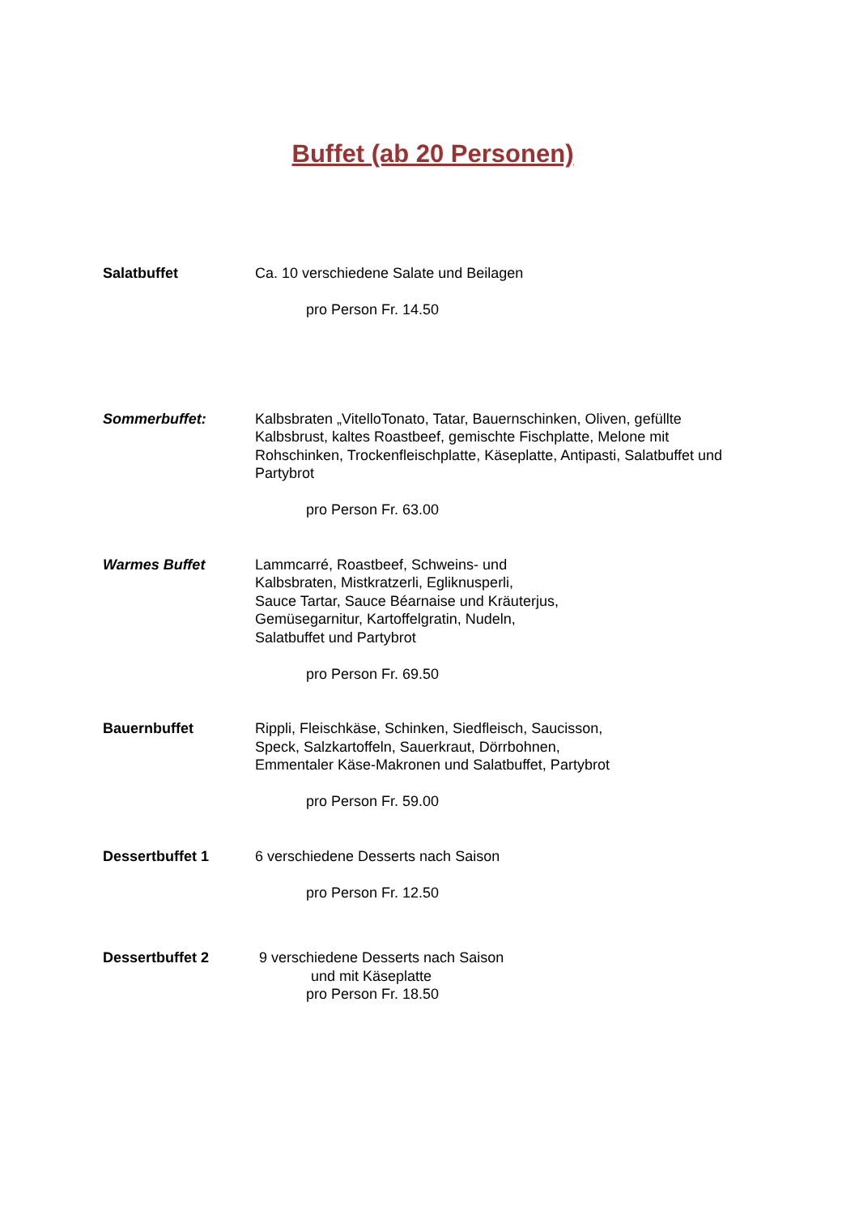Buffet (ab 20 Personen)
Salatbuffet Ca. 10 verschiedene Salate und Beilagen
pro Person Fr. 14.50
Sommerbuffet: Kalbsbraten „VitelloTonato, Tatar, Bauernschinken, Oliven, gefüllte Kalbsbrust, kaltes Roastbeef, gemischte Fischplatte, Melone mit Rohschinken, Trockenfleischplatte, Käseplatte, Antipasti, Salatbuffet und Partybrot
pro Person Fr. 63.00
Warmes Buffet Lammcarré, Roastbeef, Schweins- und
Kalbsbraten, Mistkratzerli, Egliknusperli,
Sauce Tartar, Sauce Béarnaise und Kräuterjus,
Gemüsegarnitur, Kartoffelgratin, Nudeln,
Salatbuffet und Partybrot
pro Person Fr. 69.50
Bauernbuffet Rippli, Fleischkäse, Schinken, Siedfleisch, Saucisson,
Speck, Salzkartoffeln, Sauerkraut, Dörrbohnen,
Emmentaler Käse-Makronen und Salatbuffet, Partybrot
pro Person Fr. 59.00
Dessertbuffet 1 6 verschiedene Desserts nach Saison
pro Person Fr. 12.50
Dessertbuffet 2 9 verschiedene Desserts nach Saison
und mit Käseplatte
pro Person Fr. 18.50